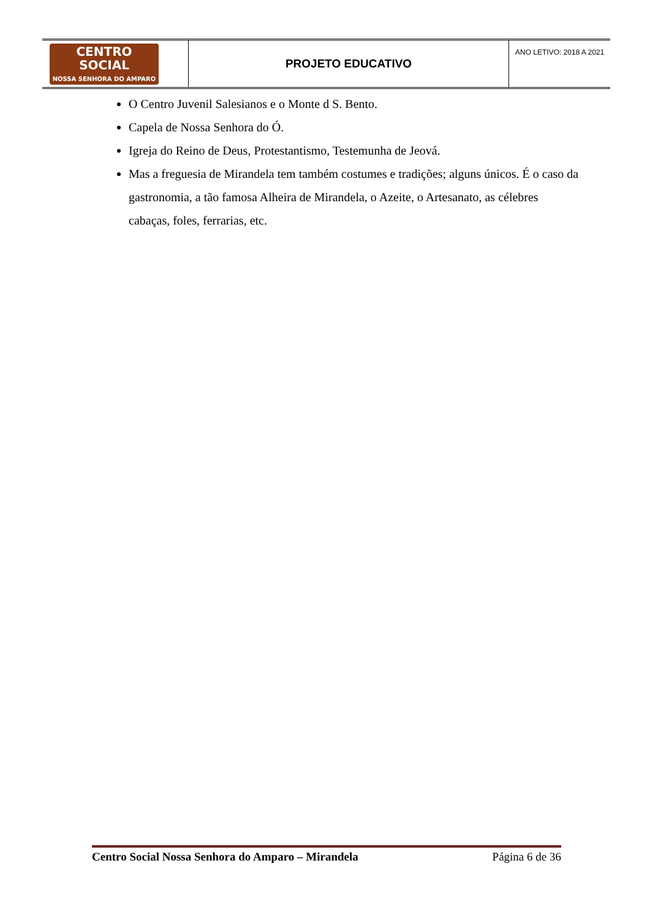| CENTRO SOCIAL NOSSA SENHORA DO AMPARO | PROJETO EDUCATIVO | ANO LETIVO: 2018 A 2021 |
O Centro Juvenil Salesianos e o Monte d S. Bento.
Capela de Nossa Senhora do Ó.
Igreja do Reino de Deus, Protestantismo, Testemunha de Jeová.
Mas a freguesia de Mirandela tem também costumes e tradições; alguns únicos. É o caso da gastronomia, a tão famosa Alheira de Mirandela, o Azeite, o Artesanato, as célebres cabaças, foles, ferrarias, etc.
Centro Social Nossa Senhora do Amparo – Mirandela Página 6 de 36